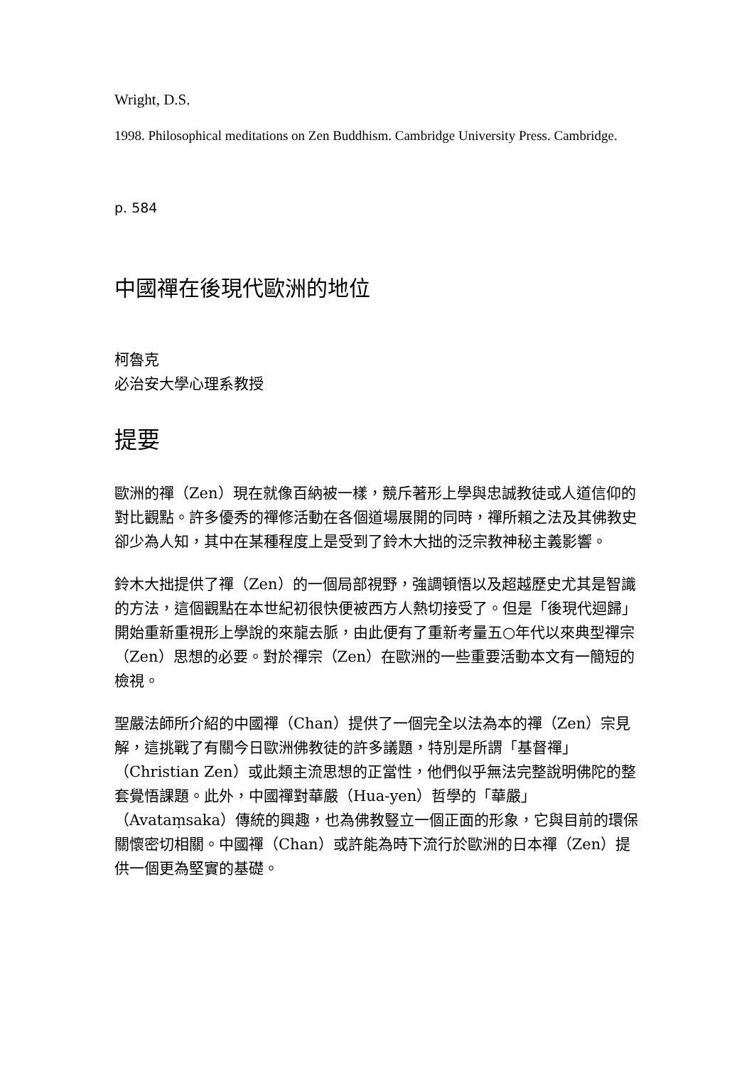Wright, D.S.
1998. Philosophical meditations on Zen Buddhism. Cambridge University Press. Cambridge.
p. 584
中國禪在後現代歐洲的地位
柯魯克
必治安大學心理系教授
提要
歐洲的禪（Zen）現在就像百納被一樣，競斥著形上學與忠誠教徒或人道信仰的對比觀點。許多優秀的禪修活動在各個道場展開的同時，禪所賴之法及其佛教史卻少為人知，其中在某種程度上是受到了鈴木大拙的泛宗教神秘主義影響。
鈴木大拙提供了禪（Zen）的一個局部視野，強調頓悟以及超越歷史尤其是智識的方法，這個觀點在本世紀初很快便被西方人熱切接受了。但是「後現代迴歸」開始重新重視形上學說的來龍去脈，由此便有了重新考量五○年代以來典型禪宗（Zen）思想的必要。對於禪宗（Zen）在歐洲的一些重要活動本文有一簡短的檢視。
聖嚴法師所介紹的中國禪（Chan）提供了一個完全以法為本的禪（Zen）宗見解，這挑戰了有關今日歐洲佛教徒的許多議題，特別是所謂「基督禪」（Christian Zen）或此類主流思想的正當性，他們似乎無法完整說明佛陀的整套覺悟課題。此外，中國禪對華嚴（Hua-yen）哲學的「華嚴」（Avataṃsaka）傳統的興趣，也為佛教豎立一個正面的形象，它與目前的環保關懷密切相關。中國禪（Chan）或許能為時下流行於歐洲的日本禪（Zen）提供一個更為堅實的基礎。